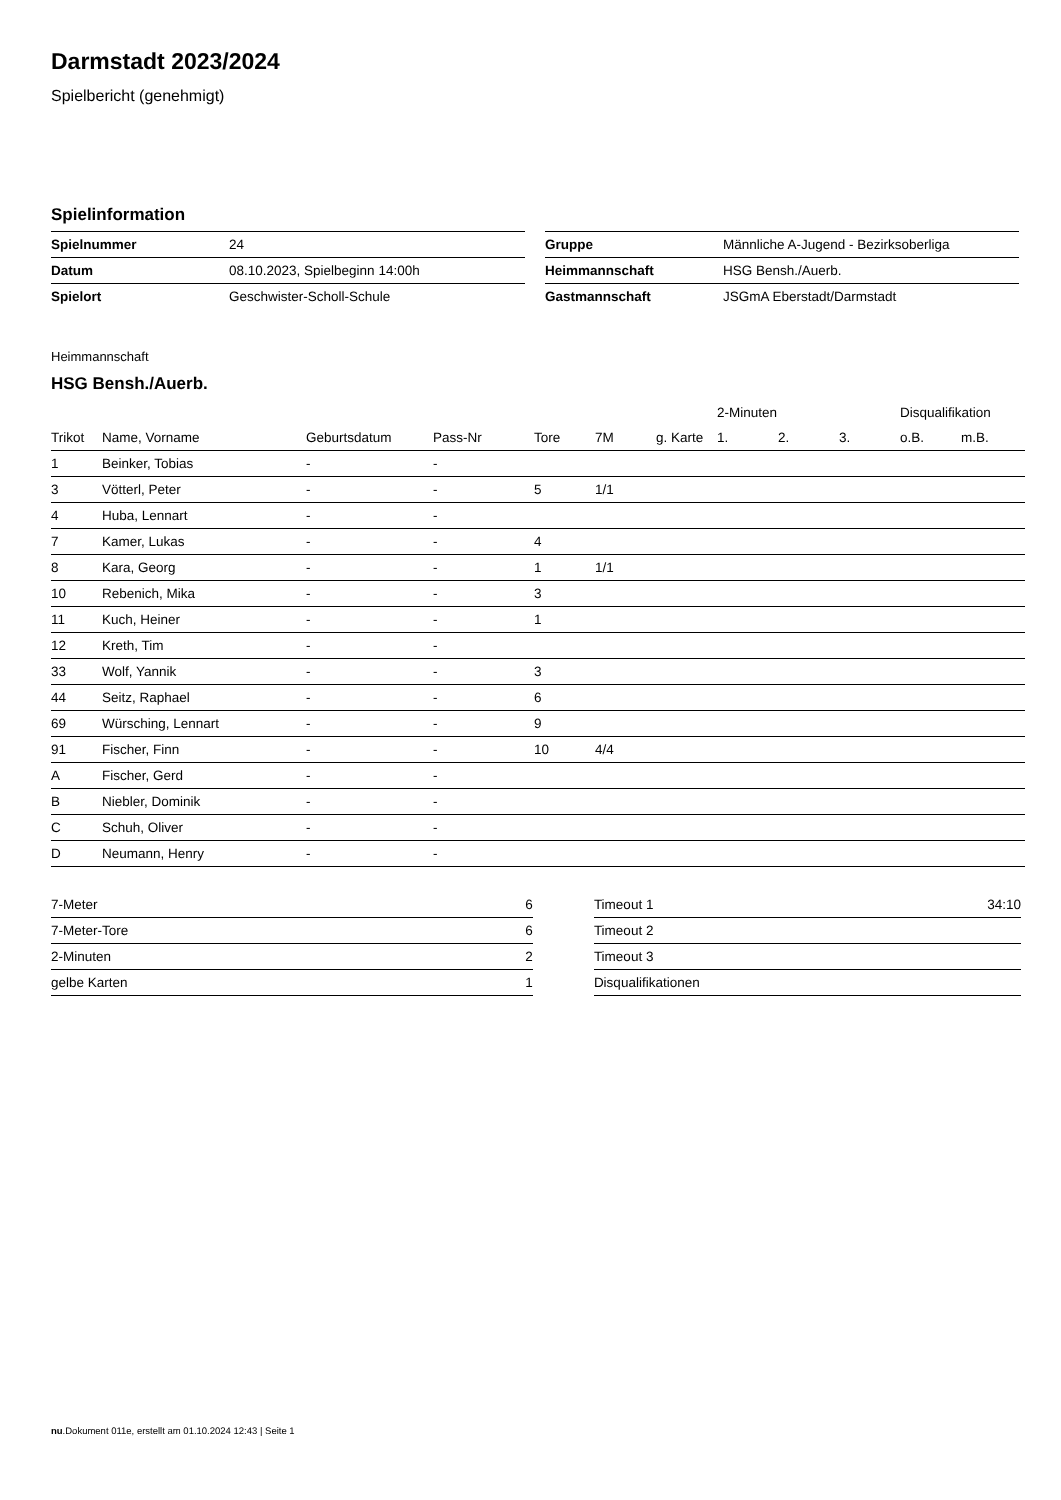Darmstadt 2023/2024
Spielbericht (genehmigt)
Spielinformation
| Spielnummer | 24 |
| Datum | 08.10.2023, Spielbeginn 14:00h |
| Spielort | Geschwister-Scholl-Schule |
| Gruppe | Männliche A-Jugend - Bezirksoberliga |
| Heimmannschaft | HSG Bensh./Auerb. |
| Gastmannschaft | JSGmA Eberstadt/Darmstadt |
Heimmannschaft
HSG Bensh./Auerb.
| | | | | | | | 2-Minuten | | | Disqualifikation | |
| --- | --- | --- | --- | --- | --- | --- | --- | --- | --- | --- | --- |
| Trikot | Name, Vorname | Geburtsdatum | Pass-Nr | Tore | 7M | g. Karte | 1. | 2. | 3. | o.B. | m.B. |
| 1 | Beinker, Tobias | - | - | | | | | | | | |
| 3 | Vötterl, Peter | - | - | 5 | 1/1 | | | | | | |
| 4 | Huba, Lennart | - | - | | | | | | | | |
| 7 | Kamer, Lukas | - | - | 4 | | | | | | | |
| 8 | Kara, Georg | - | - | 1 | 1/1 | | | | | | |
| 10 | Rebenich, Mika | - | - | 3 | | | | | | | |
| 11 | Kuch, Heiner | - | - | 1 | | | | | | | |
| 12 | Kreth, Tim | - | - | | | | | | | | |
| 33 | Wolf, Yannik | - | - | 3 | | | | | | | |
| 44 | Seitz, Raphael | - | - | 6 | | | | | | | |
| 69 | Würsching, Lennart | - | - | 9 | | | | | | | |
| 91 | Fischer, Finn | - | - | 10 | 4/4 | | | | | | |
| A | Fischer, Gerd | - | - | | | | | | | | |
| B | Niebler, Dominik | - | - | | | | | | | | |
| C | Schuh, Oliver | - | - | | | | | | | | |
| D | Neumann, Henry | - | - | | | | | | | | |
| 7-Meter | 6 |
| 7-Meter-Tore | 6 |
| 2-Minuten | 2 |
| gelbe Karten | 1 |
| Timeout 1 | 34:10 |
| Timeout 2 | |
| Timeout 3 | |
| Disqualifikationen | |
nu.Dokument 011e, erstellt am 01.10.2024 12:43 | Seite 1